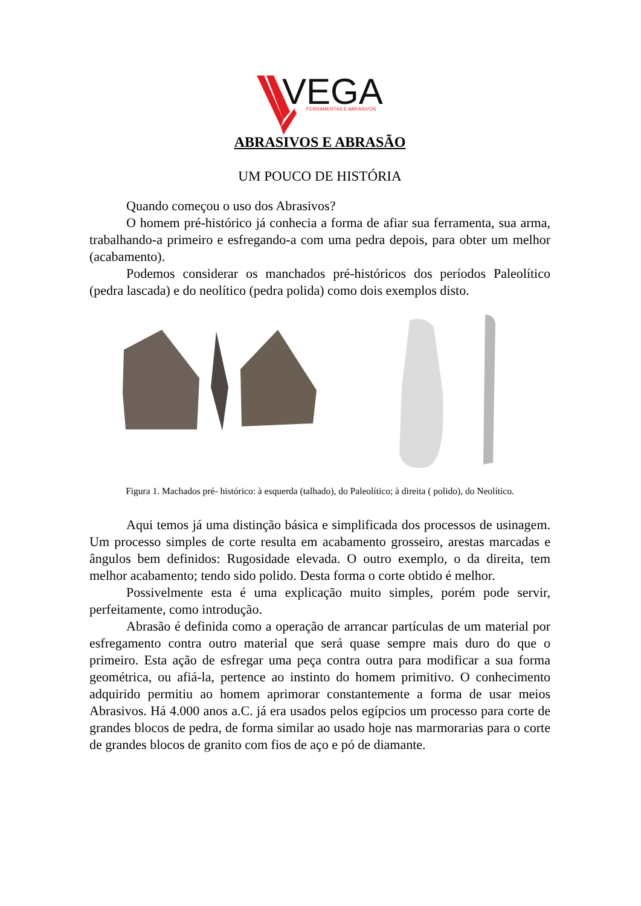VEGA
FERRAMENTAS E ABRASIVOS
ABRASIVOS E ABRASÃO
UM POUCO DE HISTÓRIA
Quando começou o uso dos Abrasivos?
O homem pré-histórico já conhecia a forma de afiar sua ferramenta, sua arma, trabalhando-a primeiro e esfregando-a com uma pedra depois, para obter um melhor (acabamento).
Podemos considerar os manchados pré-históricos dos períodos Paleolítico (pedra lascada) e do neolítico (pedra polida) como dois exemplos disto.
Figura 1. Machados pré- histórico: à esquerda (talhado), do Paleolítico; à direita ( polido), do Neolítico.
Aqui temos já uma distinção básica e simplificada dos processos de usinagem. Um processo simples de corte resulta em acabamento grosseiro, arestas marcadas e ângulos bem definidos: Rugosidade elevada. O outro exemplo, o da direita, tem melhor acabamento; tendo sido polido. Desta forma o corte obtido é melhor.
Possivelmente esta é uma explicação muito simples, porém pode servir, perfeitamente, como introdução.
Abrasão é definida como a operação de arrancar partículas de um material por esfregamento contra outro material que será quase sempre mais duro do que o primeiro. Esta ação de esfregar uma peça contra outra para modificar a sua forma geométrica, ou afiá-la, pertence ao instinto do homem primitivo. O conhecimento adquirido permitiu ao homem aprimorar constantemente a forma de usar meios Abrasivos. Há 4.000 anos a.C. já era usados pelos egípcios um processo para corte de grandes blocos de pedra, de forma similar ao usado hoje nas marmorarias para o corte de grandes blocos de granito com fios de aço e pó de diamante.